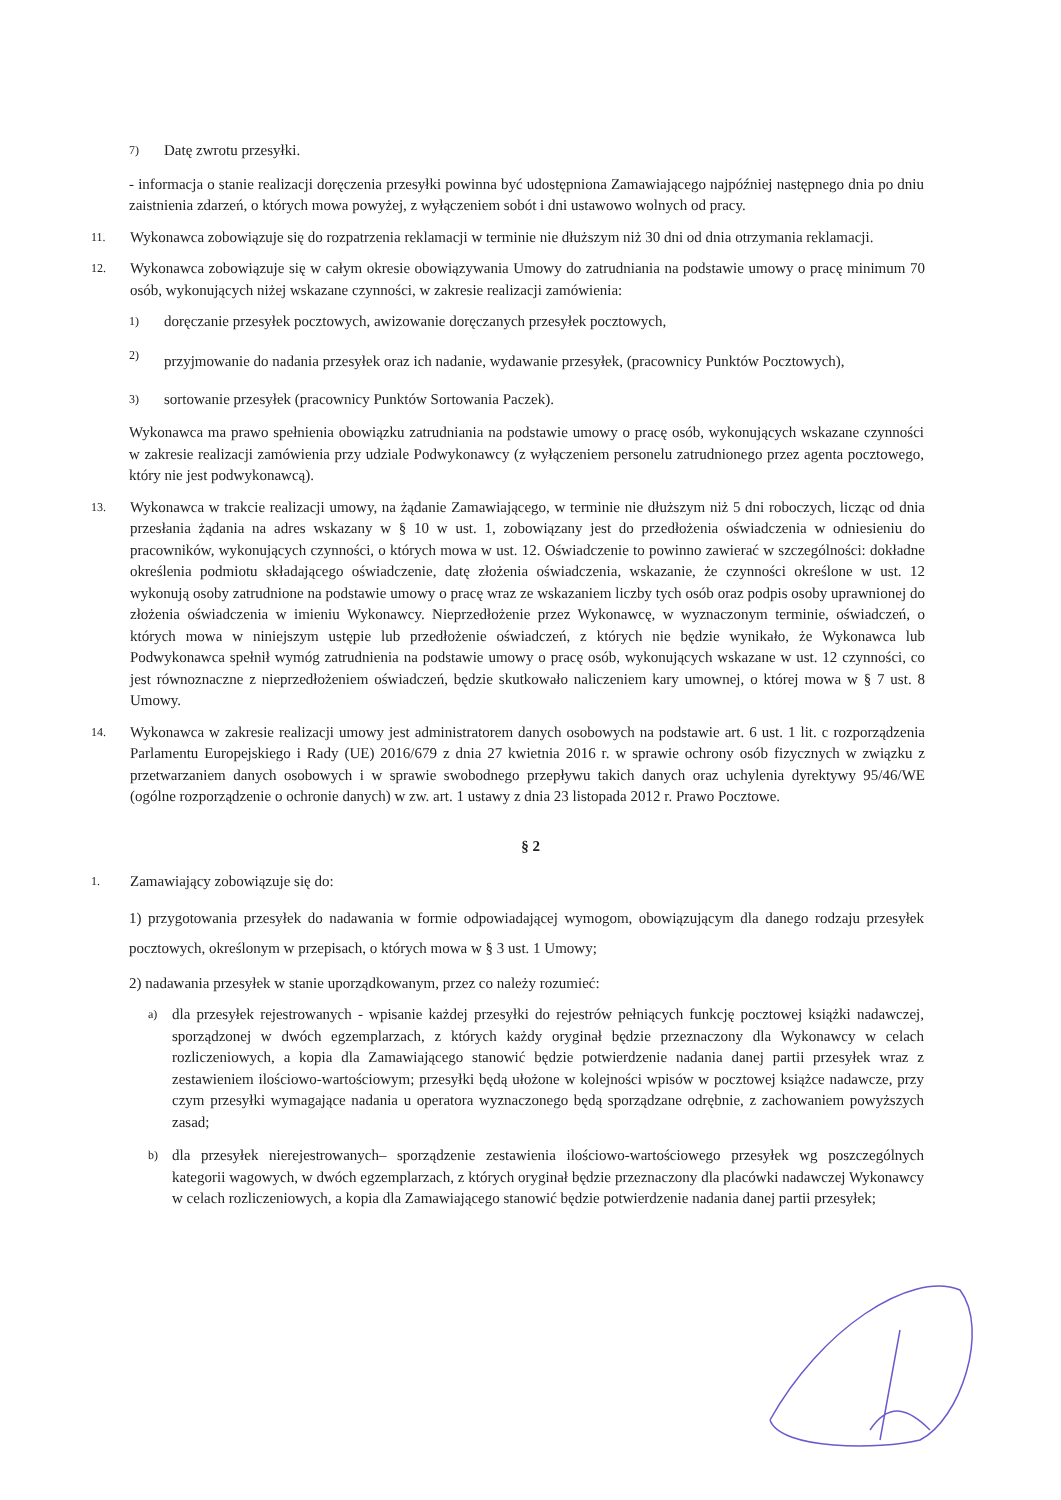7)
Datę zwrotu przesyłki.
- informacja o stanie realizacji doręczenia przesyłki powinna być udostępniona Zamawiającego najpóźniej następnego dnia po dniu zaistnienia zdarzeń, o których mowa powyżej, z wyłączeniem sobót i dni ustawowo wolnych od pracy.
11.
Wykonawca zobowiązuje się do rozpatrzenia reklamacji w terminie nie dłuższym niż 30 dni od dnia otrzymania reklamacji.
12.
Wykonawca zobowiązuje się w całym okresie obowiązywania Umowy do zatrudniania na podstawie umowy o pracę minimum 70 osób, wykonujących niżej wskazane czynności, w zakresie realizacji zamówienia:
1)
doręczanie przesyłek pocztowych, awizowanie doręczanych przesyłek pocztowych,
2)
przyjmowanie do nadania przesyłek oraz ich nadanie, wydawanie przesyłek, (pracownicy Punktów Pocztowych),
3)
sortowanie przesyłek (pracownicy Punktów Sortowania Paczek).
Wykonawca ma prawo spełnienia obowiązku zatrudniania na podstawie umowy o pracę osób, wykonujących wskazane czynności w zakresie realizacji zamówienia przy udziale Podwykonawcy (z wyłączeniem personelu zatrudnionego przez agenta pocztowego, który nie jest podwykonawcą).
13.
Wykonawca w trakcie realizacji umowy, na żądanie Zamawiającego, w terminie nie dłuższym niż 5 dni roboczych, licząc od dnia przesłania żądania na adres wskazany w § 10 w ust. 1, zobowiązany jest do przedłożenia oświadczenia w odniesieniu do pracowników, wykonujących czynności, o których mowa w ust. 12. Oświadczenie to powinno zawierać w szczególności: dokładne określenia podmiotu składającego oświadczenie, datę złożenia oświadczenia, wskazanie, że czynności określone w ust. 12 wykonują osoby zatrudnione na podstawie umowy o pracę wraz ze wskazaniem liczby tych osób oraz podpis osoby uprawnionej do złożenia oświadczenia w imieniu Wykonawcy. Nieprzedłożenie przez Wykonawcę, w wyznaczonym terminie, oświadczeń, o których mowa w niniejszym ustępie lub przedłożenie oświadczeń, z których nie będzie wynikało, że Wykonawca lub Podwykonawca spełnił wymóg zatrudnienia na podstawie umowy o pracę osób, wykonujących wskazane w ust. 12 czynności, co jest równoznaczne z nieprzedłożeniem oświadczeń, będzie skutkowało naliczeniem kary umownej, o której mowa w § 7 ust. 8 Umowy.
14.
Wykonawca w zakresie realizacji umowy jest administratorem danych osobowych na podstawie art. 6 ust. 1 lit. c rozporządzenia Parlamentu Europejskiego i Rady (UE) 2016/679 z dnia 27 kwietnia 2016 r. w sprawie ochrony osób fizycznych w związku z przetwarzaniem danych osobowych i w sprawie swobodnego przepływu takich danych oraz uchylenia dyrektywy 95/46/WE (ogólne rozporządzenie o ochronie danych) w zw. art. 1 ustawy z dnia 23 listopada 2012 r. Prawo Pocztowe.
§ 2
1.
Zamawiający zobowiązuje się do:
1) przygotowania przesyłek do nadawania w formie odpowiadającej wymogom, obowiązującym dla danego rodzaju przesyłek pocztowych, określonym w przepisach, o których mowa w § 3 ust. 1 Umowy;
2) nadawania przesyłek w stanie uporządkowanym, przez co należy rozumieć:
a)
dla przesyłek rejestrowanych - wpisanie każdej przesyłki do rejestrów pełniących funkcję pocztowej książki nadawczej, sporządzonej w dwóch egzemplarzach, z których każdy oryginał będzie przeznaczony dla Wykonawcy w celach rozliczeniowych, a kopia dla Zamawiającego stanowić będzie potwierdzenie nadania danej partii przesyłek wraz z zestawieniem ilościowo-wartościowym; przesyłki będą ułożone w kolejności wpisów w pocztowej książce nadawcze, przy czym przesyłki wymagające nadania u operatora wyznaczonego będą sporządzane odrębnie, z zachowaniem powyższych zasad;
b)
dla przesyłek nierejestrowanych– sporządzenie zestawienia ilościowo-wartościowego przesyłek wg poszczególnych kategorii wagowych, w dwóch egzemplarzach, z których oryginał będzie przeznaczony dla placówki nadawczej Wykonawcy w celach rozliczeniowych, a kopia dla Zamawiającego stanowić będzie potwierdzenie nadania danej partii przesyłek;